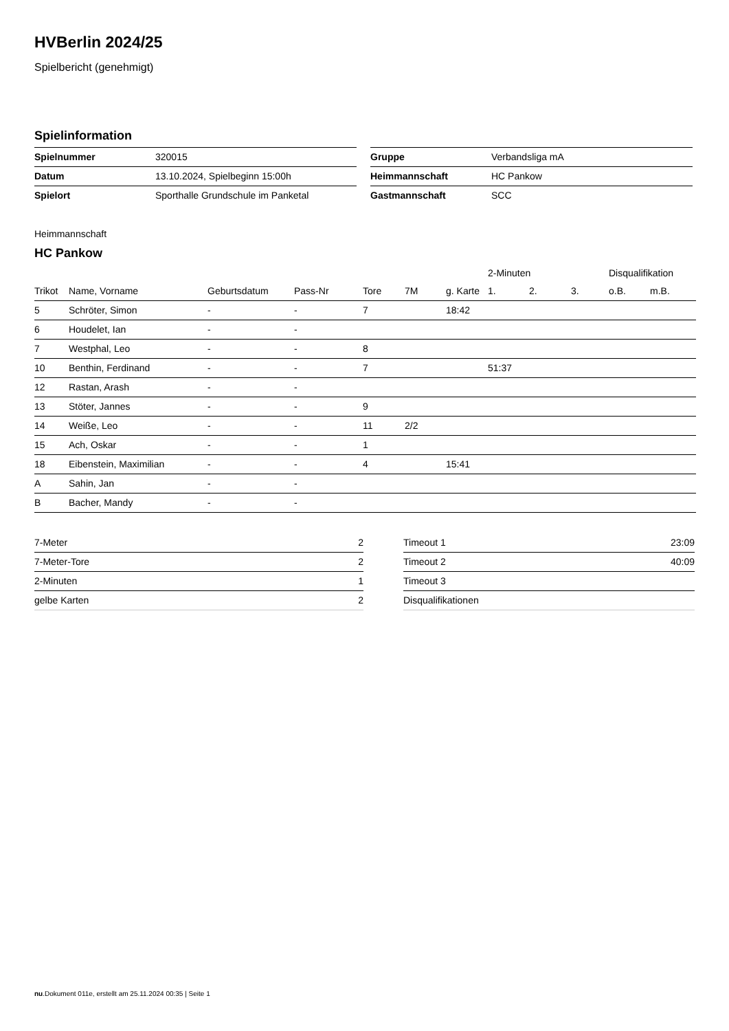HVBerlin 2024/25
Spielbericht (genehmigt)
Spielinformation
| Spielnummer | 320015 |
| Datum | 13.10.2024, Spielbeginn 15:00h |
| Spielort | Sporthalle Grundschule im Panketal |
| Gruppe | Verbandsliga mA |
| Heimmannschaft | HC Pankow |
| Gastmannschaft | SCC |
Heimmannschaft
HC Pankow
| | | | | | | | 2-Minuten | | | Disqualifikation | |
| --- | --- | --- | --- | --- | --- | --- | --- | --- | --- | --- | --- |
| Trikot | Name, Vorname | Geburtsdatum | Pass-Nr | Tore | 7M | g. Karte | 1. | 2. | 3. | o.B. | m.B. |
| 5 | Schröter, Simon | - | - | 7 | | 18:42 | | | | | |
| 6 | Houdelet, Ian | - | - | | | | | | | | |
| 7 | Westphal, Leo | - | - | 8 | | | | | | | |
| 10 | Benthin, Ferdinand | - | - | 7 | | | 51:37 | | | | |
| 12 | Rastan, Arash | - | - | | | | | | | | |
| 13 | Stöter, Jannes | - | - | 9 | | | | | | | |
| 14 | Weiße, Leo | - | - | 11 | 2/2 | | | | | | |
| 15 | Ach, Oskar | - | - | 1 | | | | | | | |
| 18 | Eibenstein, Maximilian | - | - | 4 | | 15:41 | | | | | |
| A | Sahin, Jan | - | - | | | | | | | | |
| B | Bacher, Mandy | - | - | | | | | | | | |
| 7-Meter | 2 |
| 7-Meter-Tore | 2 |
| 2-Minuten | 1 |
| gelbe Karten | 2 |
| Timeout 1 | 23:09 |
| Timeout 2 | 40:09 |
| Timeout 3 | |
| Disqualifikationen | |
nu.Dokument 011e, erstellt am 25.11.2024 00:35 | Seite 1